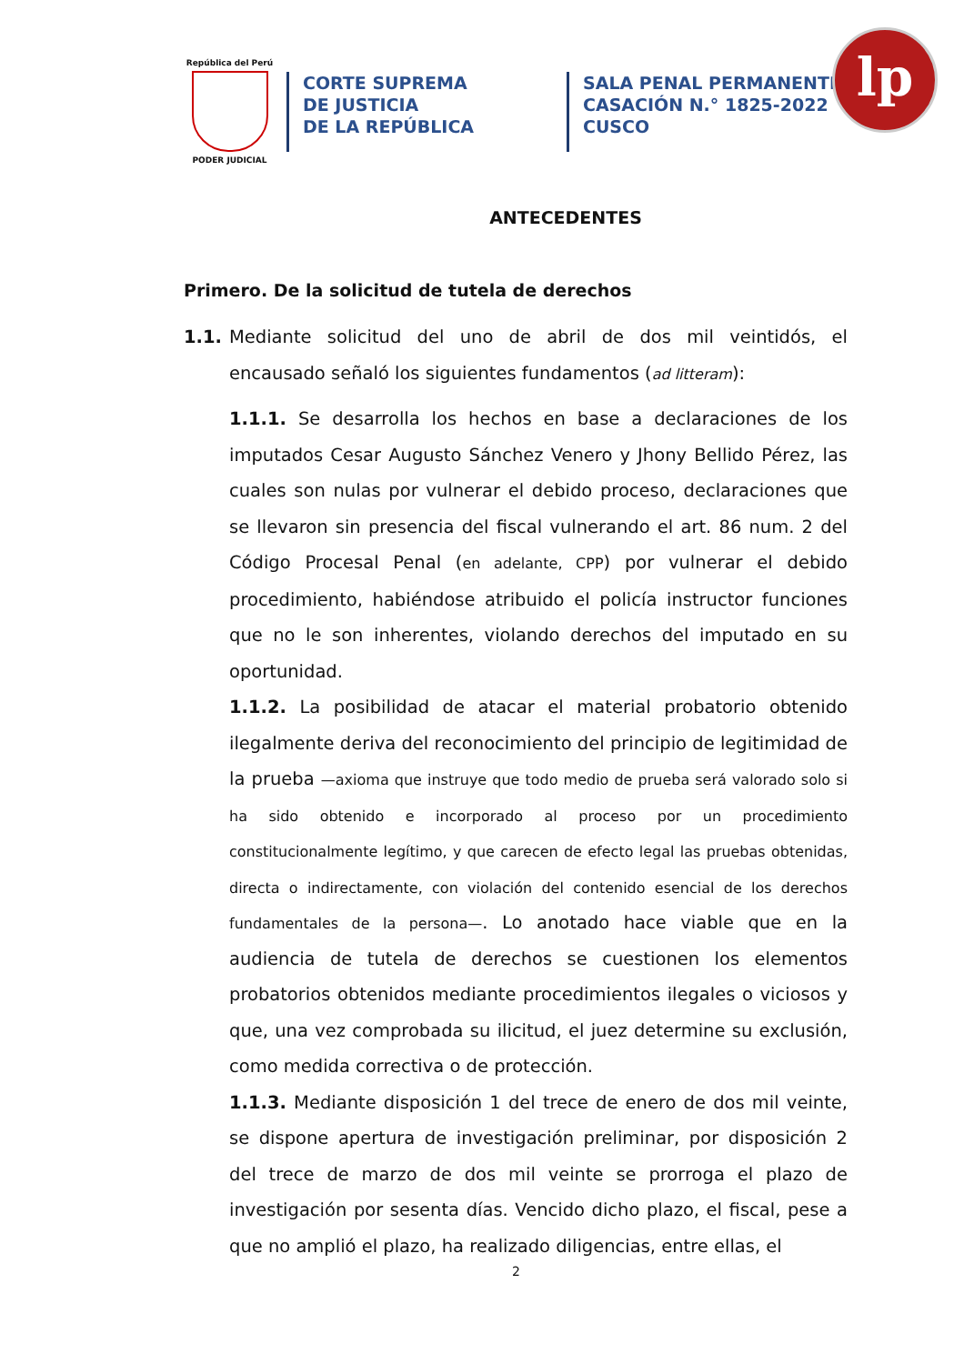República del Perú
PODER JUDICIAL
CORTE SUPREMA
DE JUSTICIA
DE LA REPÚBLICA
SALA PENAL PERMANENTE
CASACIÓN N.° 1825-2022
CUSCO
lp
ANTECEDENTES
Primero. De la solicitud de tutela de derechos
1.1. Mediante solicitud del uno de abril de dos mil veintidós, el encausado señaló los siguientes fundamentos (ad litteram):
1.1.1. Se desarrolla los hechos en base a declaraciones de los imputados Cesar Augusto Sánchez Venero y Jhony Bellido Pérez, las cuales son nulas por vulnerar el debido proceso, declaraciones que se llevaron sin presencia del fiscal vulnerando el art. 86 num. 2 del Código Procesal Penal (en adelante, CPP) por vulnerar el debido procedimiento, habiéndose atribuido el policía instructor funciones que no le son inherentes, violando derechos del imputado en su oportunidad.
1.1.2. La posibilidad de atacar el material probatorio obtenido ilegalmente deriva del reconocimiento del principio de legitimidad de la prueba —axioma que instruye que todo medio de prueba será valorado solo si ha sido obtenido e incorporado al proceso por un procedimiento constitucionalmente legítimo, y que carecen de efecto legal las pruebas obtenidas, directa o indirectamente, con violación del contenido esencial de los derechos fundamentales de la persona—. Lo anotado hace viable que en la audiencia de tutela de derechos se cuestionen los elementos probatorios obtenidos mediante procedimientos ilegales o viciosos y que, una vez comprobada su ilicitud, el juez determine su exclusión, como medida correctiva o de protección.
1.1.3. Mediante disposición 1 del trece de enero de dos mil veinte, se dispone apertura de investigación preliminar, por disposición 2 del trece de marzo de dos mil veinte se prorroga el plazo de investigación por sesenta días. Vencido dicho plazo, el fiscal, pese a que no amplió el plazo, ha realizado diligencias, entre ellas, el
2